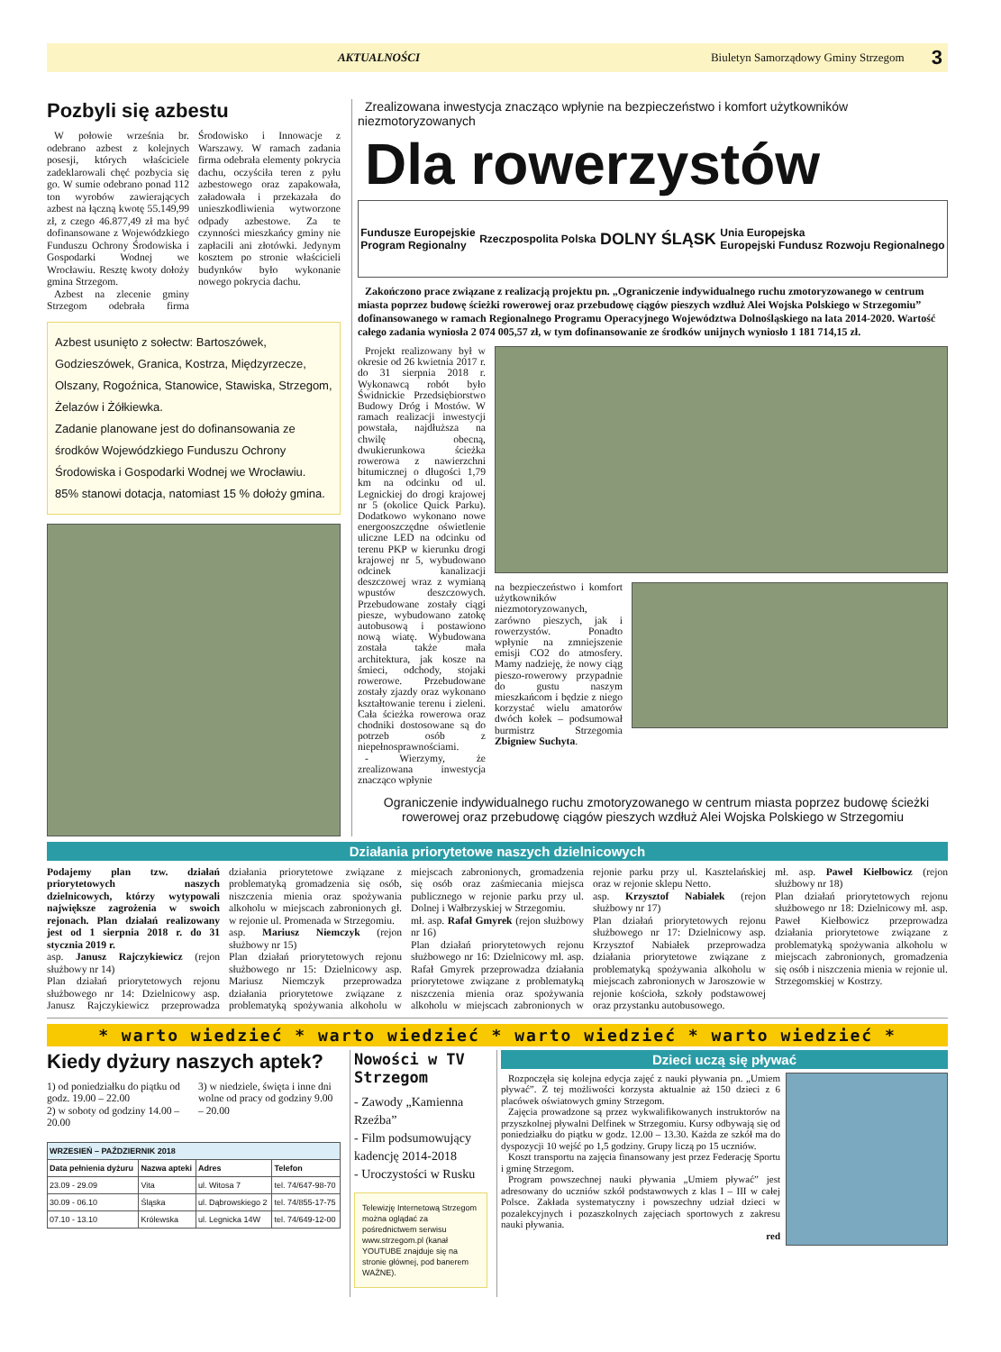AKTUALNOŚCI Biuletyn Samorządowy Gminy Strzegom 3
Pozbyli się azbestu
W połowie września br. odebrano azbest z kolejnych posesji, których właściciele zadeklarowali chęć pozbycia się go. W sumie odebrano ponad 112 ton wyrobów zawierających azbest na łączną kwotę 55.149,99 zł, z czego 46.877,49 zł ma być dofinansowane z Wojewódzkiego Funduszu Ochrony Środowiska i Gospodarki Wodnej we Wrocławiu. Resztę kwoty dołoży gmina Strzegom.
Azbest na zlecenie gminy Strzegom odebrała firma Środowisko i Innowacje z Warszawy. W ramach zadania firma odebrała elementy pokrycia dachu, oczyściła teren z pyłu azbestowego oraz zapakowała, załadowała i przekazała do unieszkodliwienia wytworzone odpady azbestowe. Za te czynności mieszkańcy gminy nie zapłacili ani złotówki. Jedynym kosztem po stronie właścicieli budynków było wykonanie nowego pokrycia dachu.
Azbest usunięto z sołectw: Bartoszówek, Godzieszówek, Granica, Kostrza, Międzyrzecze, Olszany, Rogoźnica, Stanowice, Stawiska, Strzegom, Żelazów i Żółkiewka.
Zadanie planowane jest do dofinansowania ze środków Wojewódzkiego Funduszu Ochrony Środowiska i Gospodarki Wodnej we Wrocławiu. 85% stanowi dotacja, natomiast 15 % dołoży gmina.
Zrealizowana inwestycja znacząco wpłynie na bezpieczeństwo i komfort użytkowników niezmotoryzowanych
Dla rowerzystów
Fundusze Europejskie
Program Regionalny Rzeczpospolita Polska DOLNY ŚLĄSK Unia Europejska
Europejski Fundusz Rozwoju Regionalnego
Zakończono prace związane z realizacją projektu pn. „Ograniczenie indywidualnego ruchu zmotoryzowanego w centrum miasta poprzez budowę ścieżki rowerowej oraz przebudowę ciągów pieszych wzdłuż Alei Wojska Polskiego w Strzegomiu” dofinansowanego w ramach Regionalnego Programu Operacyjnego Województwa Dolnośląskiego na lata 2014-2020. Wartość całego zadania wyniosła 2 074 005,57 zł, w tym dofinansowanie ze środków unijnych wyniosło 1 181 714,15 zł.
Projekt realizowany był w okresie od 26 kwietnia 2017 r. do 31 sierpnia 2018 r. Wykonawcą robót było Świdnickie Przedsiębiorstwo Budowy Dróg i Mostów. W ramach realizacji inwestycji powstała, najdłuższa na chwilę obecną, dwukierunkowa ścieżka rowerowa z nawierzchni bitumicznej o długości 1,79 km na odcinku od ul. Legnickiej do drogi krajowej nr 5 (okolice Quick Parku). Dodatkowo wykonano nowe energooszczędne oświetlenie uliczne LED na odcinku od terenu PKP w kierunku drogi krajowej nr 5, wybudowano odcinek kanalizacji deszczowej wraz z wymianą wpustów deszczowych. Przebudowane zostały ciągi piesze, wybudowano zatokę autobusową i postawiono nową wiatę. Wybudowana została także mała architektura, jak kosze na śmieci, odchody, stojaki rowerowe. Przebudowane zostały zjazdy oraz wykonano kształtowanie terenu i zieleni. Cała ścieżka rowerowa oraz chodniki dostosowane są do potrzeb osób z niepełnosprawnościami.
- Wierzymy, że zrealizowana inwestycja znacząco wpłynie
na bezpieczeństwo i komfort użytkowników niezmotoryzowanych, zarówno pieszych, jak i rowerzystów. Ponadto wpłynie na zmniejszenie emisji CO2 do atmosfery. Mamy nadzieję, że nowy ciąg pieszo-rowerowy przypadnie do gustu naszym mieszkańcom i będzie z niego korzystać wielu amatorów dwóch kołek – podsumował burmistrz Strzegomia Zbigniew Suchyta.
Ograniczenie indywidualnego ruchu zmotoryzowanego w centrum miasta poprzez budowę ścieżki rowerowej oraz przebudowę ciągów pieszych wzdłuż Alei Wojska Polskiego w Strzegomiu
Działania priorytetowe naszych dzielnicowych
Podajemy plan tzw. działań priorytetowych naszych dzielnicowych, którzy wytypowali największe zagrożenia w swoich rejonach. Plan działań realizowany jest od 1 sierpnia 2018 r. do 31 stycznia 2019 r.
asp. Janusz Rajczykiewicz (rejon służbowy nr 14)
Plan działań priorytetowych rejonu służbowego nr 14: Dzielnicowy asp. Janusz Rajczykiewicz przeprowadza działania priorytetowe związane z problematyką gromadzenia się osób, niszczenia mienia oraz spożywania alkoholu w miejscach zabronionych gł. w rejonie ul. Promenada w Strzegomiu.
asp. Mariusz Niemczyk (rejon służbowy nr 15)
Plan działań priorytetowych rejonu służbowego nr 15: Dzielnicowy asp. Mariusz Niemczyk przeprowadza działania priorytetowe związane z problematyką spożywania alkoholu w miejscach zabronionych, gromadzenia się osób oraz zaśmiecania miejsca publicznego w rejonie parku przy ul. Dolnej i Wałbrzyskiej w Strzegomiu.
mł. asp. Rafał Gmyrek (rejon służbowy nr 16)
Plan działań priorytetowych rejonu służbowego nr 16: Dzielnicowy mł. asp. Rafał Gmyrek przeprowadza działania priorytetowe związane z problematyką niszczenia mienia oraz spożywania alkoholu w miejscach zabronionych w rejonie parku przy ul. Kasztelańskiej oraz w rejonie sklepu Netto.
asp. Krzysztof Nabiałek (rejon służbowy nr 17)
Plan działań priorytetowych rejonu służbowego nr 17: Dzielnicowy asp. Krzysztof Nabiałek przeprowadza działania priorytetowe związane z problematyką spożywania alkoholu w miejscach zabronionych w Jaroszowie w rejonie kościoła, szkoły podstawowej oraz przystanku autobusowego.
mł. asp. Paweł Kiełbowicz (rejon służbowy nr 18)
Plan działań priorytetowych rejonu służbowego nr 18: Dzielnicowy mł. asp. Paweł Kiełbowicz przeprowadza działania priorytetowe związane z problematyką spożywania alkoholu w miejscach zabronionych, gromadzenia się osób i niszczenia mienia w rejonie ul. Strzegomskiej w Kostrzy.
* warto wiedzieć * warto wiedzieć * warto wiedzieć * warto wiedzieć *
Kiedy dyżury naszych aptek?
1) od poniedziałku do piątku od godz. 19.00 – 22.00
2) w soboty od godziny 14.00 – 20.00
3) w niedziele, święta i inne dni wolne od pracy od godziny 9.00 – 20.00
| WRZESIEŃ – PAŹDZIERNIK 2018 | | | |
| --- | --- | --- | --- |
| Data pełnienia dyżuru | Nazwa apteki | Adres | Telefon |
| 23.09 - 29.09 | Vita | ul. Witosa 7 | tel. 74/647-98-70 |
| 30.09 - 06.10 | Śląska | ul. Dąbrowskiego 2 | tel. 74/855-17-75 |
| 07.10 - 13.10 | Królewska | ul. Legnicka 14W | tel. 74/649-12-00 |
Nowości w TV Strzegom
- Zawody „Kamienna Rzeźba”
- Film podsumowujący kadencję 2014-2018
- Uroczystości w Rusku
Telewizję Internetową Strzegom można oglądać za pośrednictwem serwisu www.strzegom.pl (kanał YOUTUBE znajduje się na stronie głównej, pod banerem WAŻNE).
Dzieci uczą się pływać
Rozpoczęła się kolejna edycja zajęć z nauki pływania pn. „Umiem pływać”. Z tej możliwości korzysta aktualnie aż 150 dzieci z 6 placówek oświatowych gminy Strzegom.
Zajęcia prowadzone są przez wykwalifikowanych instruktorów na przyszkolnej pływalni Delfinek w Strzegomiu. Kursy odbywają się od poniedziałku do piątku w godz. 12.00 – 13.30. Każda ze szkół ma do dyspozycji 10 wejść po 1,5 godziny. Grupy liczą po 15 uczniów.
Koszt transportu na zajęcia finansowany jest przez Federację Sportu i gminę Strzegom.
Program powszechnej nauki pływania „Umiem pływać” jest adresowany do uczniów szkół podstawowych z klas I – III w całej Polsce. Zakłada systematyczny i powszechny udział dzieci w pozalekcyjnych i pozaszkolnych zajęciach sportowych z zakresu nauki pływania.
red